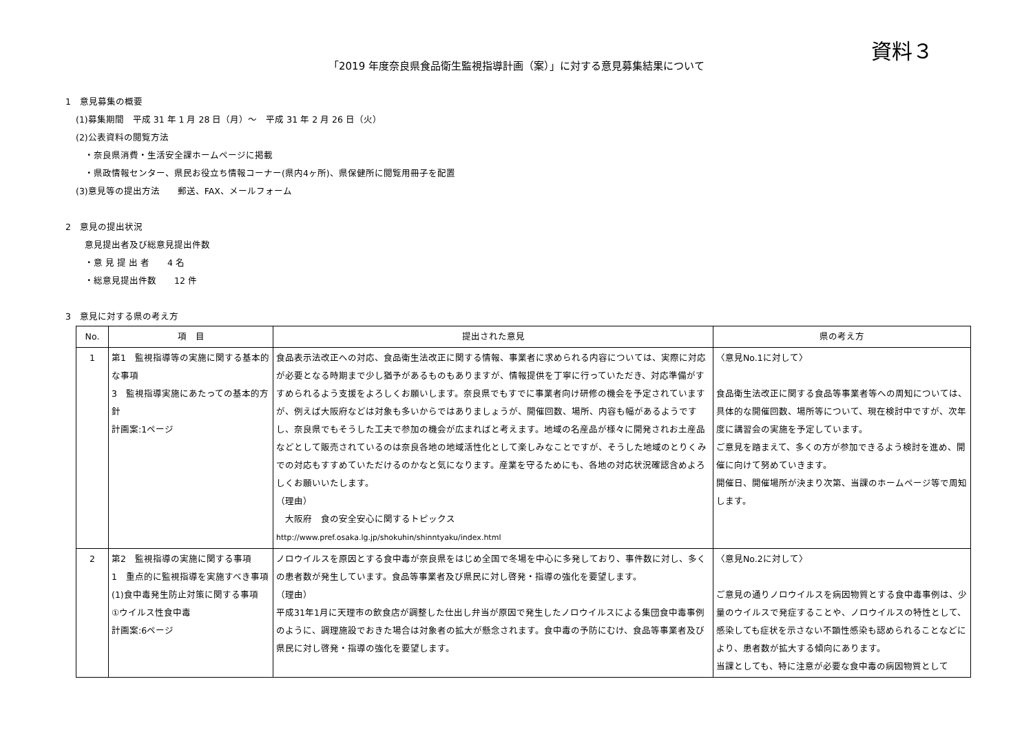資料３
「2019 年度奈良県食品衛生監視指導計画（案）」に対する意見募集結果について
1　意見募集の概要
(1)募集期間　平成 31 年 1 月 28 日（月）～　平成 31 年 2 月 26 日（火）
(2)公表資料の閲覧方法
・奈良県消費・生活安全課ホームページに掲載
・県政情報センター、県民お役立ち情報コーナー(県内4ヶ所)、県保健所に閲覧用冊子を配置
(3)意見等の提出方法　　郵送、FAX、メールフォーム
2　意見の提出状況
意見提出者及び総意見提出件数
・意 見 提 出 者　　4 名
・総意見提出件数　　12 件
3　意見に対する県の考え方
| No. | 項 目 | 提出された意見 | 県の考え方 |
| --- | --- | --- | --- |
| 1 | 第1 監視指導等の実施に関する基本的な事項 3 監視指導実施にあたっての基本的方針 計画案:1ページ | 食品表示法改正への対応、食品衛生法改正に関する情報、事業者に求められる内容については、実際に対応が必要となる時期まで少し猶予があるものもありますが、情報提供を丁寧に行っていただき、対応準備がすすめられるよう支援をよろしくお願いします。奈良県でもすでに事業者向け研修の機会を予定されていますが、例えば大阪府などは対象も多いからではありましょうが、開催回数、場所、内容も幅があるようですし、奈良県でもそうした工夫で参加の機会が広まればと考えます。地域の名産品が様々に開発されお土産品などとして販売されているのは奈良各地の地域活性化として楽しみなことですが、そうした地域のとりくみでの対応もすすめていただけるのかなと気になります。産業を守るためにも、各地の対応状況確認含めよろしくお願いいたします。 （理由） 大阪府 食の安全安心に関するトピックス http://www.pref.osaka.lg.jp/shokuhin/shinntyaku/index.html | 〈意見No.1に対して〉 食品衛生法改正に関する食品等事業者等への周知については、具体的な開催回数、場所等について、現在検討中ですが、次年度に講習会の実施を予定しています。 ご意見を踏まえて、多くの方が参加できるよう検討を進め、開催に向けて努めていきます。 開催日、開催場所が決まり次第、当課のホームページ等で周知します。 |
| 2 | 第2 監視指導の実施に関する事項 1 重点的に監視指導を実施すべき事項 (1)食中毒発生防止対策に関する事項 ①ウイルス性食中毒 計画案:6ページ | ノロウイルスを原因とする食中毒が奈良県をはじめ全国で冬場を中心に多発しており、事件数に対し、多くの患者数が発生しています。食品等事業者及び県民に対し啓発・指導の強化を要望します。 （理由） 平成31年1月に天理市の飲食店が調整した仕出し弁当が原因で発生したノロウイルスによる集団食中毒事例のように、調理施設でおきた場合は対象者の拡大が懸念されます。食中毒の予防にむけ、食品等事業者及び県民に対し啓発・指導の強化を要望します。 | 〈意見No.2に対して〉 ご意見の通りノロウイルスを病因物質とする食中毒事例は、少量のウイルスで発症することや、ノロウイルスの特性として、感染しても症状を示さない不顕性感染も認められることなどにより、患者数が拡大する傾向にあります。 当課としても、特に注意が必要な食中毒の病因物質として |